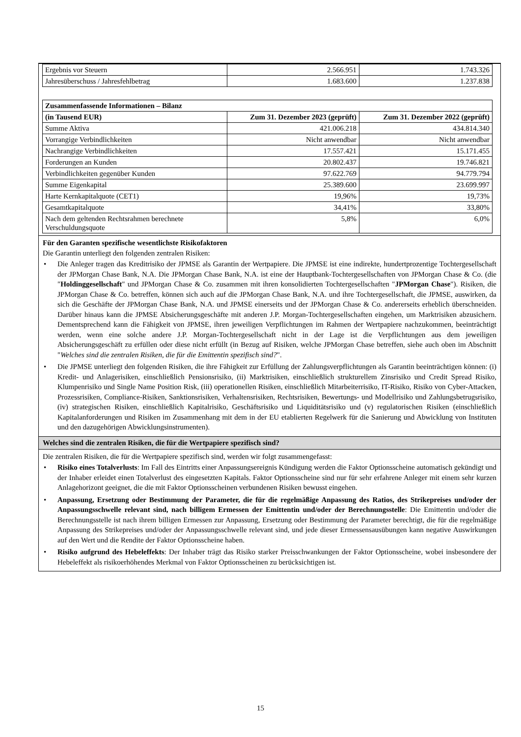| Ergebnis vor Steuern | 2.566.951 | 1.743.326 |
| Jahresüberschuss / Jahresfehlbetrag | 1.683.600 | 1.237.838 |
| Zusammenfassende Informationen – Bilanz | | |
| (in Tausend EUR) | Zum 31. Dezember 2023 (geprüft) | Zum 31. Dezember 2022 (geprüft) |
| Summe Aktiva | 421.006.218 | 434.814.340 |
| Vorrangige Verbindlichkeiten | Nicht anwendbar | Nicht anwendbar |
| Nachrangige Verbindlichkeiten | 17.557.421 | 15.171.455 |
| Forderungen an Kunden | 20.802.437 | 19.746.821 |
| Verbindlichkeiten gegenüber Kunden | 97.622.769 | 94.779.794 |
| Summe Eigenkapital | 25.389.600 | 23.699.997 |
| Harte Kernkapitalquote (CET1) | 19,96% | 19,73% |
| Gesamtkapitalquote | 34,41% | 33,80% |
| Nach dem geltenden Rechtsrahmen berechnete Verschuldungsquote | 5,8% | 6,0% |
Für den Garanten spezifische wesentlichste Risikofaktoren
Die Garantin unterliegt den folgenden zentralen Risiken:
• Die Anleger tragen das Kreditrisiko der JPMSE als Garantin der Wertpapiere. Die JPMSE ist eine indirekte, hundertprozentige Tochtergesellschaft der JPMorgan Chase Bank, N.A. Die JPMorgan Chase Bank, N.A. ist eine der Hauptbank-Tochtergesellschaften von JPMorgan Chase & Co. (die "Holdinggesellschaft" und JPMorgan Chase & Co. zusammen mit ihren konsolidierten Tochtergesellschaften "JPMorgan Chase"). Risiken, die JPMorgan Chase & Co. betreffen, können sich auch auf die JPMorgan Chase Bank, N.A. und ihre Tochtergesellschaft, die JPMSE, auswirken, da sich die Geschäfte der JPMorgan Chase Bank, N.A. und JPMSE einerseits und der JPMorgan Chase & Co. andererseits erheblich überschneiden. Darüber hinaus kann die JPMSE Absicherungsgeschäfte mit anderen J.P. Morgan-Tochtergesellschaften eingehen, um Marktrisiken abzusichern. Dementsprechend kann die Fähigkeit von JPMSE, ihren jeweiligen Verpflichtungen im Rahmen der Wertpapiere nachzukommen, beeinträchtigt werden, wenn eine solche andere J.P. Morgan-Tochtergesellschaft nicht in der Lage ist die Verpflichtungen aus dem jeweiligen Absicherungsgeschäft zu erfüllen oder diese nicht erfüllt (in Bezug auf Risiken, welche JPMorgan Chase betreffen, siehe auch oben im Abschnitt "Welches sind die zentralen Risiken, die für die Emittentin spezifisch sind?".
• Die JPMSE unterliegt den folgenden Risiken, die ihre Fähigkeit zur Erfüllung der Zahlungsverpflichtungen als Garantin beeinträchtigen können: (i) Kredit- und Anlagerisiken, einschließlich Pensionsrisiko, (ii) Marktrisiken, einschließlich strukturellem Zinsrisiko und Credit Spread Risiko, Klumpenrisiko und Single Name Position Risk, (iii) operationellen Risiken, einschließlich Mitarbeiterrisiko, IT-Risiko, Risiko von Cyber-Attacken, Prozessrisiken, Compliance-Risiken, Sanktionsrisiken, Verhaltensrisiken, Rechtsrisiken, Bewertungs- und Modellrisiko und Zahlungsbetrugsrisiko, (iv) strategischen Risiken, einschließlich Kapitalrisiko, Geschäftsrisiko und Liquiditätsrisiko und (v) regulatorischen Risiken (einschließlich Kapitalanforderungen und Risiken im Zusammenhang mit dem in der EU etablierten Regelwerk für die Sanierung und Abwicklung von Instituten und den dazugehörigen Abwicklungsinstrumenten).
Welches sind die zentralen Risiken, die für die Wertpapiere spezifisch sind?
Die zentralen Risiken, die für die Wertpapiere spezifisch sind, werden wir folgt zusammengefasst:
• Risiko eines Totalverlusts: Im Fall des Eintritts einer Anpassungsereignis Kündigung werden die Faktor Optionsscheine automatisch gekündigt und der Inhaber erleidet einen Totalverlust des eingesetzten Kapitals. Faktor Optionsscheine sind nur für sehr erfahrene Anleger mit einem sehr kurzen Anlagehorizont geeignet, die die mit Faktor Optionsscheinen verbundenen Risiken bewusst eingehen.
• Anpassung, Ersetzung oder Bestimmung der Parameter, die für die regelmäßige Anpassung des Ratios, des Strikepreises und/oder der Anpassungsschwelle relevant sind, nach billigem Ermessen der Emittentin und/oder der Berechnungsstelle: Die Emittentin und/oder die Berechnungsstelle ist nach ihrem billigen Ermessen zur Anpassung, Ersetzung oder Bestimmung der Parameter berechtigt, die für die regelmäßige Anpassung des Strikepreises und/oder der Anpassungsschwelle relevant sind, und jede dieser Ermessensausübungen kann negative Auswirkungen auf den Wert und die Rendite der Faktor Optionsscheine haben.
• Risiko aufgrund des Hebeleffekts: Der Inhaber trägt das Risiko starker Preisschwankungen der Faktor Optionsscheine, wobei insbesondere der Hebeleffekt als risikoerhöhendes Merkmal von Faktor Optionsscheinen zu berücksichtigen ist.
15